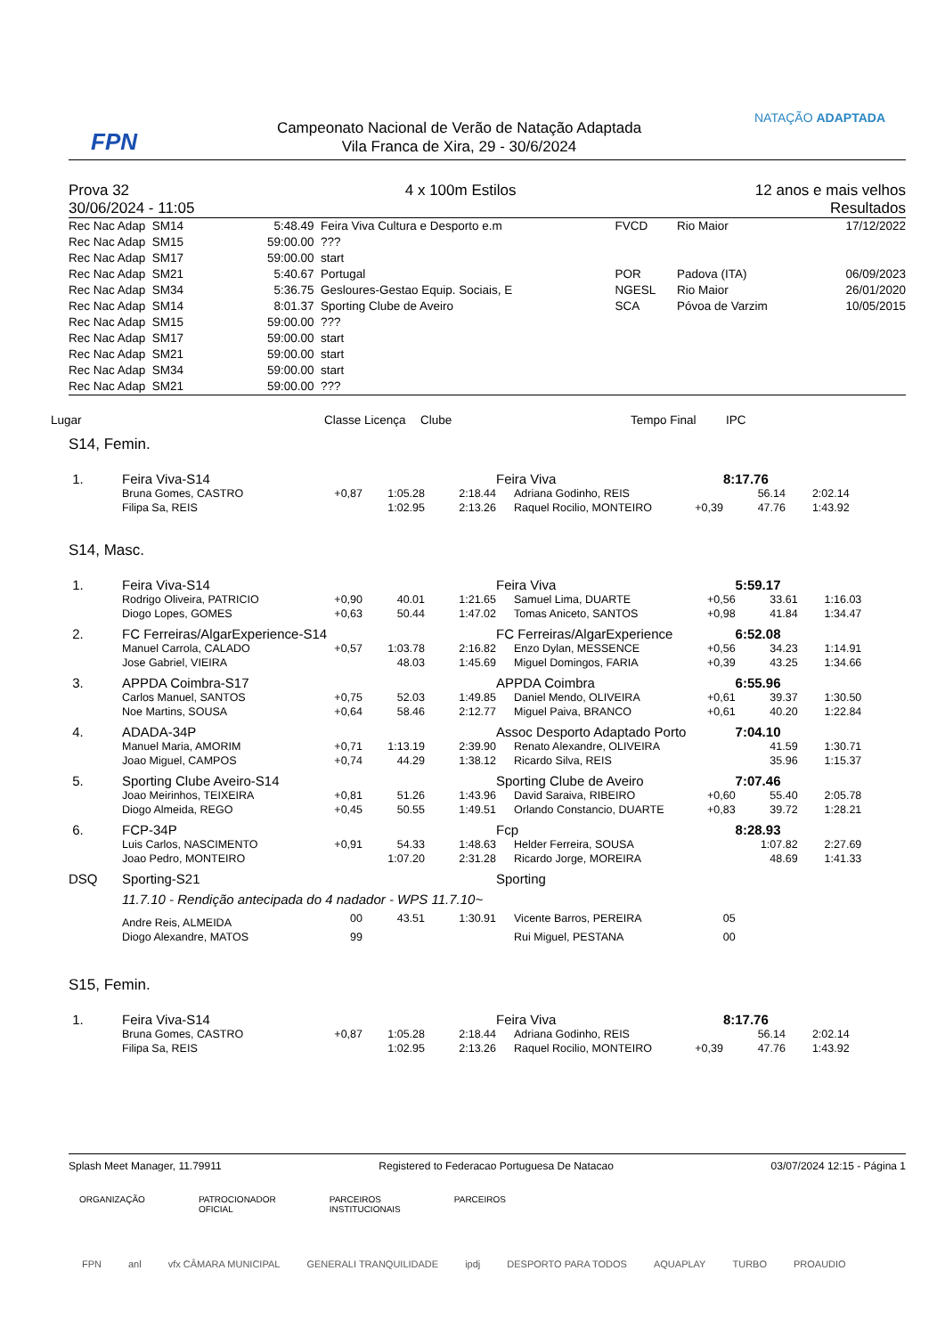FPN
Campeonato Nacional de Verão de Natação Adaptada
Vila Franca de Xira, 29 - 30/6/2024
NATAÇÃO ADAPTADA
| Prova 32 | 4 x 100m Estilos | 12 anos e mais velhos |
| 30/06/2024 - 11:05 | | Resultados |
| Rec Nac Adap SM14 | 5:48.49 | Feira Viva Cultura e Desporto e.m | FVCD | Rio Maior | 17/12/2022 |
| Rec Nac Adap SM15 | 59:00.00 | ??? | | | |
| Rec Nac Adap SM17 | 59:00.00 | start | | | |
| Rec Nac Adap SM21 | 5:40.67 | Portugal | POR | Padova (ITA) | 06/09/2023 |
| Rec Nac Adap SM34 | 5:36.75 | Gesloures-Gestao Equip. Sociais, E | NGESL | Rio Maior | 26/01/2020 |
| Rec Nac Adap SM14 | 8:01.37 | Sporting Clube de Aveiro | SCA | Póvoa de Varzim | 10/05/2015 |
| Rec Nac Adap SM15 | 59:00.00 | ??? | | | |
| Rec Nac Adap SM17 | 59:00.00 | start | | | |
| Rec Nac Adap SM21 | 59:00.00 | start | | | |
| Rec Nac Adap SM34 | 59:00.00 | start | | | |
| Rec Nac Adap SM21 | 59:00.00 | ??? | | | |
Lugar Classe Licença Clube Tempo Final IPC
S14, Femin.
| 1. | Feira Viva-S14 | | | | Feira Viva | | 8:17.76 | |
| | Bruna Gomes, CASTRO | +0,87 | 1:05.28 | 2:18.44 | Adriana Godinho, REIS | | 56.14 | 2:02.14 |
| | Filipa Sa, REIS | | 1:02.95 | 2:13.26 | Raquel Rocilio, MONTEIRO | +0,39 | 47.76 | 1:43.92 |
S14, Masc.
| 1. | Feira Viva-S14 | | | | Feira Viva | | 5:59.17 | |
| | Rodrigo Oliveira, PATRICIO | +0,90 | 40.01 | 1:21.65 | Samuel Lima, DUARTE | +0,56 | 33.61 | 1:16.03 |
| | Diogo Lopes, GOMES | +0,63 | 50.44 | 1:47.02 | Tomas Aniceto, SANTOS | +0,98 | 41.84 | 1:34.47 |
| 2. | FC Ferreiras/AlgarExperience-S14 | | | | FC Ferreiras/AlgarExperience | | 6:52.08 | |
| | Manuel Carrola, CALADO | +0,57 | 1:03.78 | 2:16.82 | Enzo Dylan, MESSENCE | +0,56 | 34.23 | 1:14.91 |
| | Jose Gabriel, VIEIRA | | 48.03 | 1:45.69 | Miguel Domingos, FARIA | +0,39 | 43.25 | 1:34.66 |
| 3. | APPDA Coimbra-S17 | | | | APPDA Coimbra | | 6:55.96 | |
| | Carlos Manuel, SANTOS | +0,75 | 52.03 | 1:49.85 | Daniel Mendo, OLIVEIRA | +0,61 | 39.37 | 1:30.50 |
| | Noe Martins, SOUSA | +0,64 | 58.46 | 2:12.77 | Miguel Paiva, BRANCO | +0,61 | 40.20 | 1:22.84 |
| 4. | ADADA-34P | | | | Assoc Desporto Adaptado Porto | | 7:04.10 | |
| | Manuel Maria, AMORIM | +0,71 | 1:13.19 | 2:39.90 | Renato Alexandre, OLIVEIRA | | 41.59 | 1:30.71 |
| | Joao Miguel, CAMPOS | +0,74 | 44.29 | 1:38.12 | Ricardo Silva, REIS | | 35.96 | 1:15.37 |
| 5. | Sporting Clube Aveiro-S14 | | | | Sporting Clube de Aveiro | | 7:07.46 | |
| | Joao Meirinhos, TEIXEIRA | +0,81 | 51.26 | 1:43.96 | David Saraiva, RIBEIRO | +0,60 | 55.40 | 2:05.78 |
| | Diogo Almeida, REGO | +0,45 | 50.55 | 1:49.51 | Orlando Constancio, DUARTE | +0,83 | 39.72 | 1:28.21 |
| 6. | FCP-34P | | | | Fcp | | 8:28.93 | |
| | Luis Carlos, NASCIMENTO | +0,91 | 54.33 | 1:48.63 | Helder Ferreira, SOUSA | | 1:07.82 | 2:27.69 |
| | Joao Pedro, MONTEIRO | | 1:07.20 | 2:31.28 | Ricardo Jorge, MOREIRA | | 48.69 | 1:41.33 |
| DSQ | Sporting-S21 | | | | Sporting | | | |
| | 11.7.10 - Rendição antecipada do 4 nadador - WPS 11.7.10~ | | | | | | | |
| | Andre Reis, ALMEIDA | 00 | 43.51 | 1:30.91 | Vicente Barros, PEREIRA | 05 | | |
| | Diogo Alexandre, MATOS | 99 | | | Rui Miguel, PESTANA | 00 | | |
S15, Femin.
| 1. | Feira Viva-S14 | | | | Feira Viva | | 8:17.76 | |
| | Bruna Gomes, CASTRO | +0,87 | 1:05.28 | 2:18.44 | Adriana Godinho, REIS | | 56.14 | 2:02.14 |
| | Filipa Sa, REIS | | 1:02.95 | 2:13.26 | Raquel Rocilio, MONTEIRO | +0,39 | 47.76 | 1:43.92 |
Splash Meet Manager, 11.79911 Registered to Federacao Portuguesa De Natacao 03/07/2024 12:15 - Página 1
ORGANIZAÇÃO PATROCIONADOR
OFICIAL PARCEIROS
INSTITUCIONAIS PARCEIROS
FPN anl vfx CÂMARA MUNICIPAL GENERALI TRANQUILIDADE ipdj DESPORTO PARA TODOS AQUAPLAY TURBO PROAUDIO